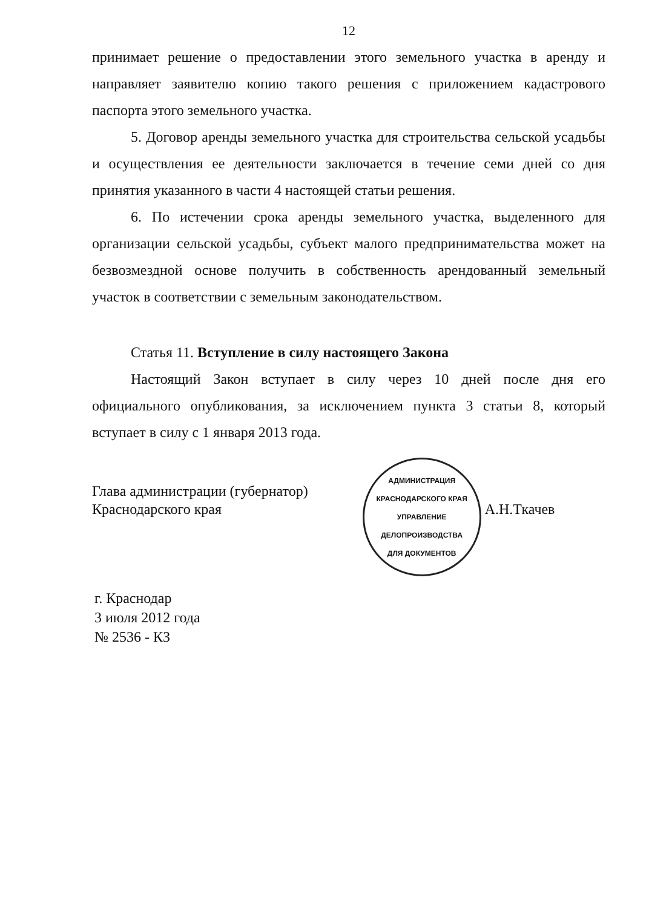12
принимает решение о предоставлении этого земельного участка в аренду и направляет заявителю копию такого решения с приложением кадастрового паспорта этого земельного участка.
5. Договор аренды земельного участка для строительства сельской усадьбы и осуществления ее деятельности заключается в течение семи дней со дня принятия указанного в части 4 настоящей статьи решения.
6. По истечении срока аренды земельного участка, выделенного для организации сельской усадьбы, субъект малого предпринимательства может на безвозмездной основе получить в собственность арендованный земельный участок в соответствии с земельным законодательством.
Статья 11. Вступление в силу настоящего Закона
Настоящий Закон вступает в силу через 10 дней после дня его официального опубликования, за исключением пункта 3 статьи 8, который вступает в силу с 1 января 2013 года.
Глава администрации (губернатор)
Краснодарского края
АДМИНИСТРАЦИЯ КРАСНОДАРСКОГО КРАЯ
УПРАВЛЕНИЕ
ДЕЛОПРОИЗВОДСТВА
ДЛЯ ДОКУМЕНТОВ
А.Н.Ткачев
г. Краснодар
3 июля 2012 года
№ 2536 - КЗ